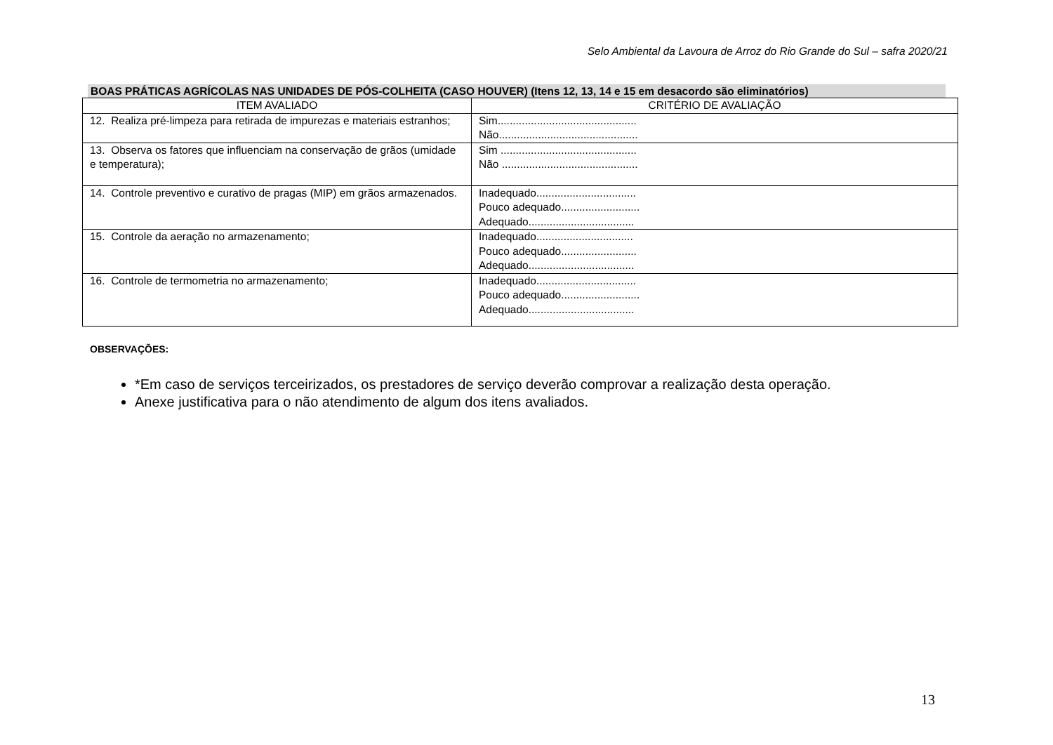Selo Ambiental da Lavoura de Arroz do Rio Grande do Sul – safra 2020/21
BOAS PRÁTICAS AGRÍCOLAS NAS UNIDADES DE PÓS-COLHEITA (CASO HOUVER) (Itens 12, 13, 14 e 15 em desacordo são eliminatórios)
| ITEM AVALIADO | CRITÉRIO DE AVALIAÇÃO |
| --- | --- |
| 12. Realiza pré-limpeza para retirada de impurezas e materiais estranhos; | Sim.............................................. Não.............................................. |
| 13. Observa os fatores que influenciam na conservação de grãos (umidade e temperatura); | Sim ............................................. Não ............................................. |
| 14. Controle preventivo e curativo de pragas (MIP) em grãos armazenados. | Inadequado................................. Pouco adequado.......................... Adequado................................... |
| 15. Controle da aeração no armazenamento; | Inadequado................................ Pouco adequado......................... Adequado................................... |
| 16. Controle de termometria no armazenamento; | Inadequado................................. Pouco adequado.......................... Adequado................................... |
OBSERVAÇÕES:
*Em caso de serviços terceirizados, os prestadores de serviço deverão comprovar a realização desta operação.
Anexe justificativa para o não atendimento de algum dos itens avaliados.
13